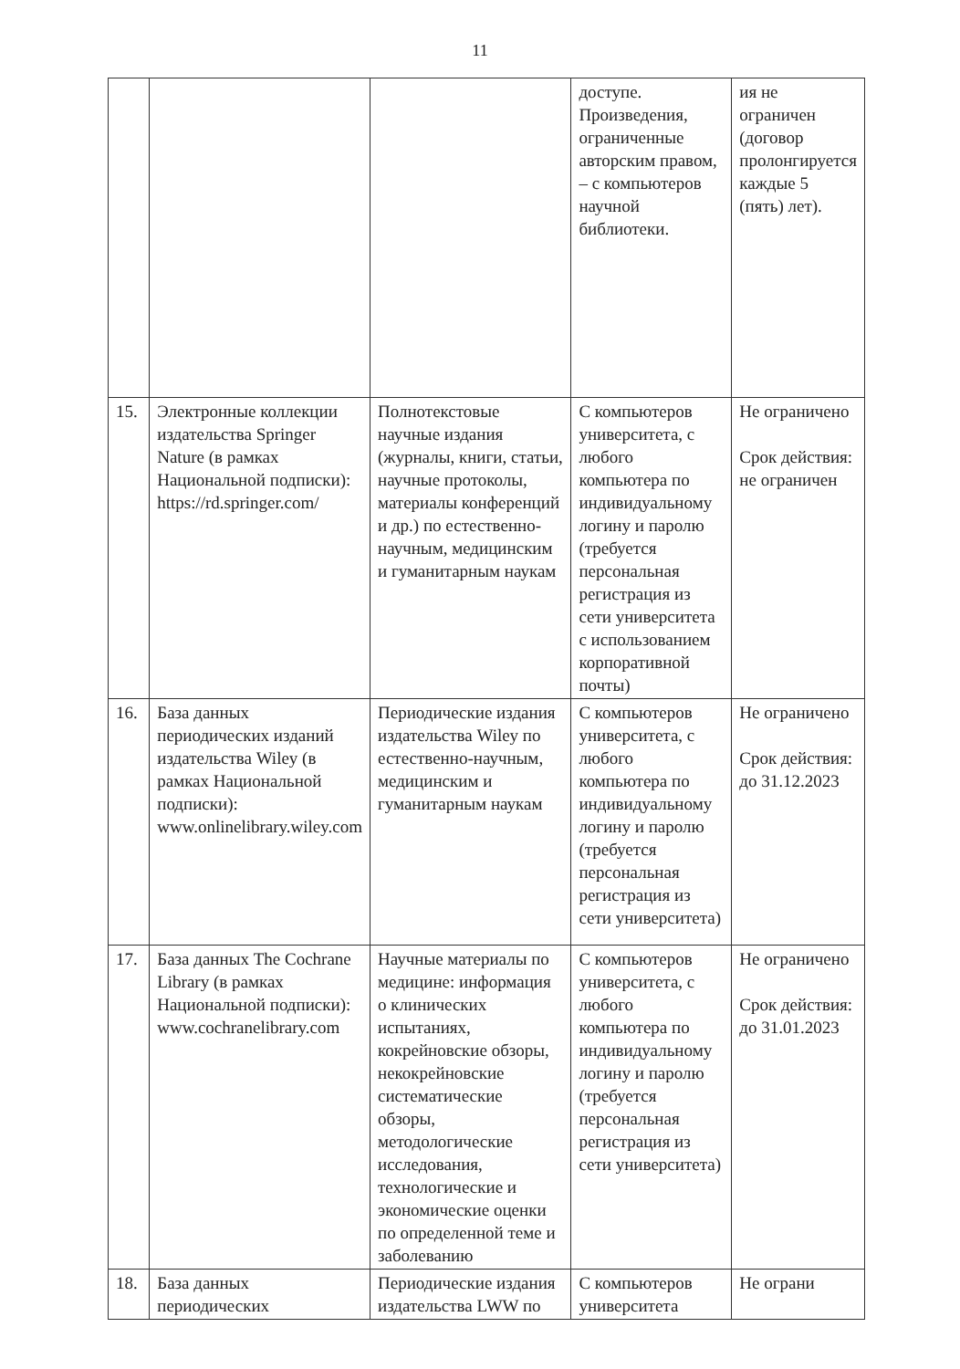11
| | | | доступе. Произведения, ограниченные авторским правом, – с компьютеров научной библиотеки. | ия не ограничен (договор пролонгируется каждые 5 (пять) лет). |
| 15. | Электронные коллекции издательства Springer Nature (в рамках Национальной подписки): https://rd.springer.com/ | Полнотекстовые научные издания (журналы, книги, статьи, научные протоколы, материалы конференций и др.) по естественно-научным, медицинским и гуманитарным наукам | С компьютеров университета, с любого компьютера по индивидуальному логину и паролю (требуется персональная регистрация из сети университета с использованием корпоративной почты) | Не ограничено Срок действия: не ограничен |
| 16. | База данных периодических изданий издательства Wiley (в рамках Национальной подписки): www.onlinelibrary.wiley.com | Периодические издания издательства Wiley по естественно-научным, медицинским и гуманитарным наукам | С компьютеров университета, с любого компьютера по индивидуальному логину и паролю (требуется персональная регистрация из сети университета) | Не ограничено Срок действия: до 31.12.2023 |
| 17. | База данных The Cochrane Library (в рамках Национальной подписки): www.cochranelibrary.com | Научные материалы по медицине: информация о клинических испытаниях, кокрейновские обзоры, некокрейновские систематические обзоры, методологические исследования, технологические и экономические оценки по определенной теме и заболеванию | С компьютеров университета, с любого компьютера по индивидуальному логину и паролю (требуется персональная регистрация из сети университета) | Не ограничено Срок действия: до 31.01.2023 |
| 18. | База данных периодических | Периодические издания издательства LWW по | С компьютеров университета | Не ограни |